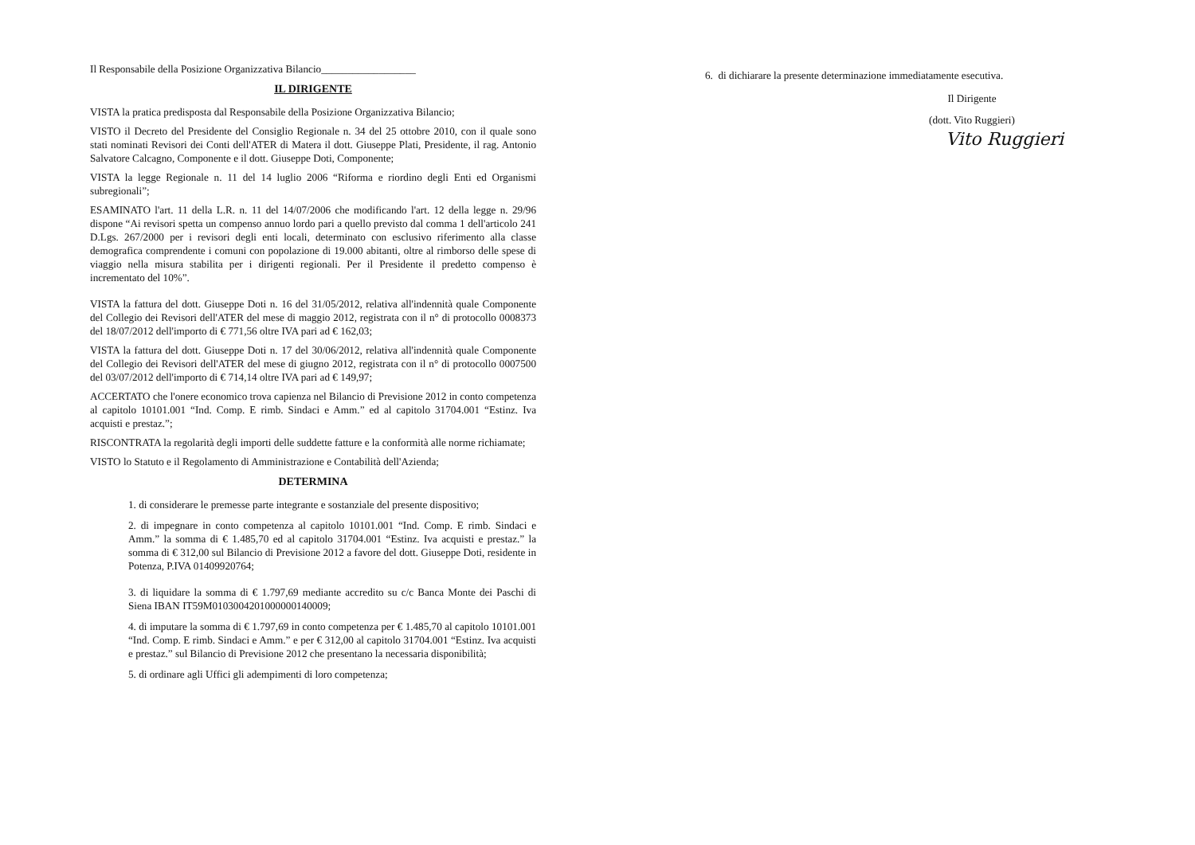Il Responsabile della Posizione Organizzativa Bilancio__________________
IL DIRIGENTE
VISTA la pratica predisposta dal Responsabile della Posizione Organizzativa Bilancio;
VISTO il Decreto del Presidente del Consiglio Regionale n. 34 del 25 ottobre 2010, con il quale sono stati nominati Revisori dei Conti dell'ATER di Matera il dott. Giuseppe Plati, Presidente, il rag. Antonio Salvatore Calcagno, Componente e il dott. Giuseppe Doti, Componente;
VISTA la legge Regionale n. 11 del 14 luglio 2006 “Riforma e riordino degli Enti ed Organismi subregionali”;
ESAMINATO l'art. 11 della L.R. n. 11 del 14/07/2006 che modificando l'art. 12 della legge n. 29/96 dispone “Ai revisori spetta un compenso annuo lordo pari a quello previsto dal comma 1 dell'articolo 241 D.Lgs. 267/2000 per i revisori degli enti locali, determinato con esclusivo riferimento alla classe demografica comprendente i comuni con popolazione di 19.000 abitanti, oltre al rimborso delle spese di viaggio nella misura stabilita per i dirigenti regionali. Per il Presidente il predetto compenso è incrementato del 10%”.
VISTA la fattura del dott. Giuseppe Doti n. 16 del 31/05/2012, relativa all'indennità quale Componente del Collegio dei Revisori dell'ATER del mese di maggio 2012, registrata con il n° di protocollo 0008373 del 18/07/2012 dell'importo di € 771,56 oltre IVA pari ad € 162,03;
VISTA la fattura del dott. Giuseppe Doti n. 17 del 30/06/2012, relativa all'indennità quale Componente del Collegio dei Revisori dell'ATER del mese di giugno 2012, registrata con il n° di protocollo 0007500 del 03/07/2012 dell'importo di € 714,14 oltre IVA pari ad € 149,97;
ACCERTATO che l'onere economico trova capienza nel Bilancio di Previsione 2012 in conto competenza al capitolo 10101.001 “Ind. Comp. E rimb. Sindaci e Amm.” ed al capitolo 31704.001 “Estinz. Iva acquisti e prestaz.”;
RISCONTRATA la regolarità degli importi delle suddette fatture e la conformità alle norme richiamate;
VISTO lo Statuto e il Regolamento di Amministrazione e Contabilità dell'Azienda;
DETERMINA
1. di considerare le premesse parte integrante e sostanziale del presente dispositivo;
2. di impegnare in conto competenza al capitolo 10101.001 “Ind. Comp. E rimb. Sindaci e Amm.” la somma di € 1.485,70 ed al capitolo 31704.001 “Estinz. Iva acquisti e prestaz.” la somma di € 312,00 sul Bilancio di Previsione 2012 a favore del dott. Giuseppe Doti, residente in Potenza, P.IVA 01409920764;
3. di liquidare la somma di € 1.797,69 mediante accredito su c/c Banca Monte dei Paschi di Siena IBAN IT59M0103004201000000140009;
4. di imputare la somma di € 1.797,69 in conto competenza per € 1.485,70 al capitolo 10101.001 “Ind. Comp. E rimb. Sindaci e Amm.” e per € 312,00 al capitolo 31704.001 “Estinz. Iva acquisti e prestaz.” sul Bilancio di Previsione 2012 che presentano la necessaria disponibilità;
5. di ordinare agli Uffici gli adempimenti di loro competenza;
6. di dichiarare la presente determinazione immediatamente esecutiva.
Il Dirigente
(dott. Vito Ruggieri)
Vito Ruggieri